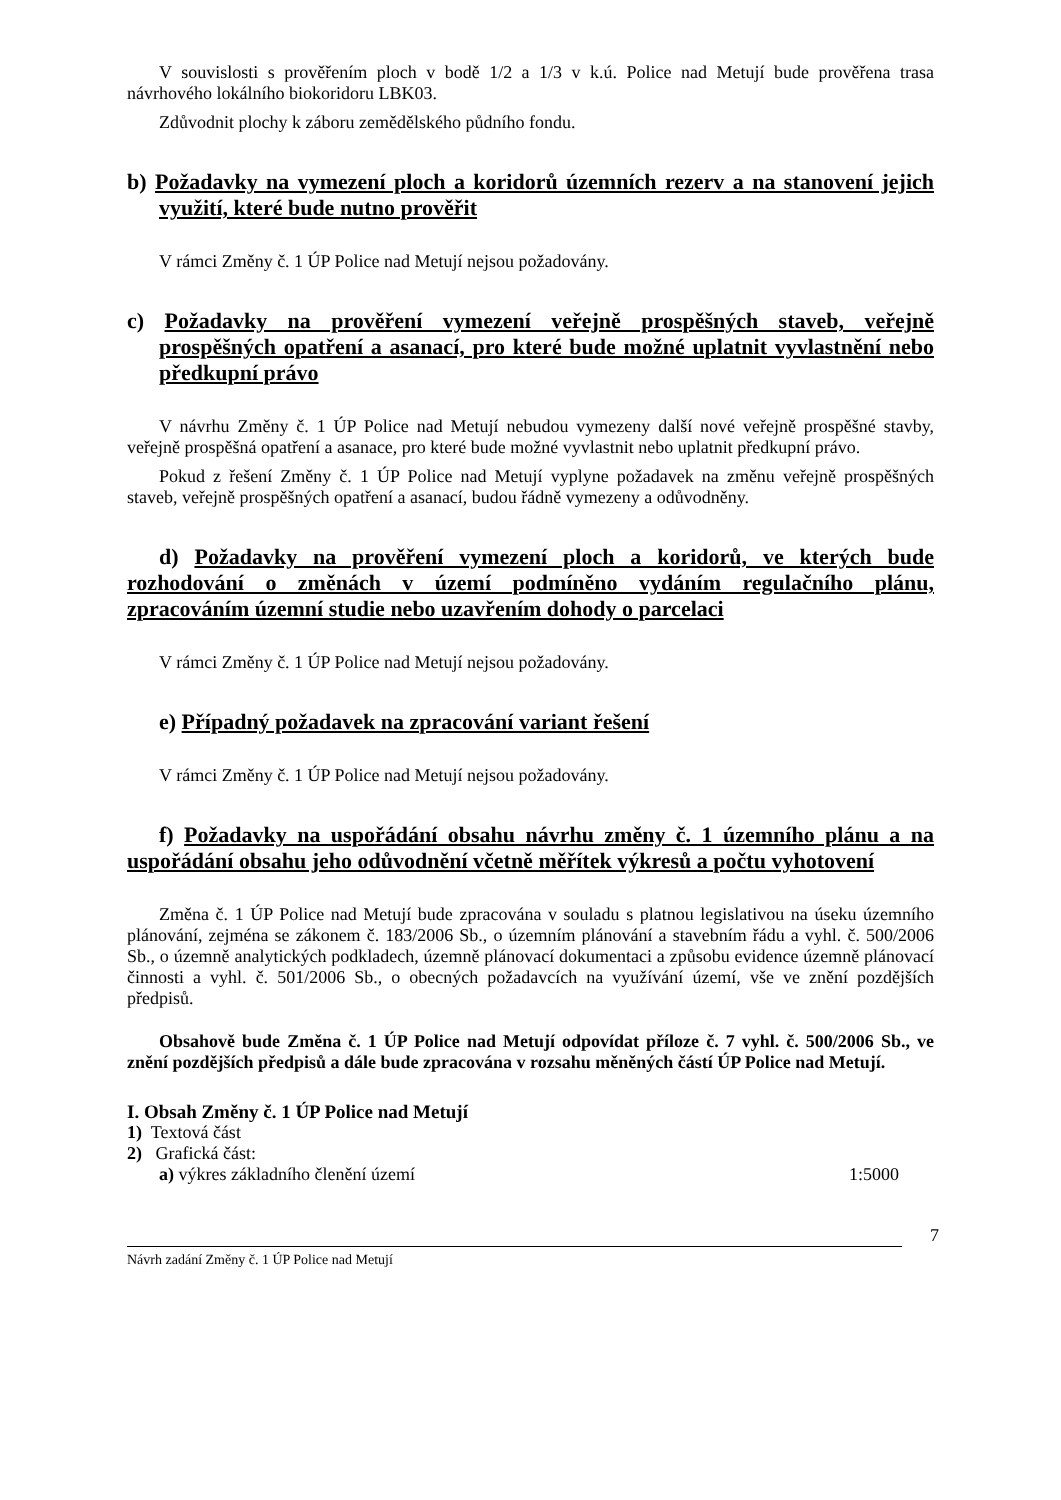V souvislosti s prověřením ploch v bodě 1/2 a 1/3 v k.ú. Police nad Metují bude prověřena trasa návrhového lokálního biokoridoru LBK03.
Zdůvodnit plochy k záboru zemědělského půdního fondu.
b) Požadavky na vymezení ploch a koridorů územních rezerv a na stanovení jejich využití, které bude nutno prověřit
V rámci Změny č. 1 ÚP Police nad Metují nejsou požadovány.
c) Požadavky na prověření vymezení veřejně prospěšných staveb, veřejně prospěšných opatření a asanací, pro které bude možné uplatnit vyvlastnění nebo předkupní právo
V návrhu Změny č. 1 ÚP Police nad Metují nebudou vymezeny další nové veřejně prospěšné stavby, veřejně prospěšná opatření a asanace, pro které bude možné vyvlastnit nebo uplatnit předkupní právo.
Pokud z řešení Změny č. 1 ÚP Police nad Metují vyplyne požadavek na změnu veřejně prospěšných staveb, veřejně prospěšných opatření a asanací, budou řádně vymezeny a odůvodněny.
d) Požadavky na prověření vymezení ploch a koridorů, ve kterých bude rozhodování o změnách v území podmíněno vydáním regulačního plánu, zpracováním územní studie nebo uzavřením dohody o parcelaci
V rámci Změny č. 1 ÚP Police nad Metují nejsou požadovány.
e) Případný požadavek na zpracování variant řešení
V rámci Změny č. 1 ÚP Police nad Metují nejsou požadovány.
f) Požadavky na uspořádání obsahu návrhu změny č. 1 územního plánu a na uspořádání obsahu jeho odůvodnění včetně měřítek výkresů a počtu vyhotovení
Změna č. 1 ÚP Police nad Metují bude zpracována v souladu s platnou legislativou na úseku územního plánování, zejména se zákonem č. 183/2006 Sb., o územním plánování a stavebním řádu a vyhl. č. 500/2006 Sb., o územně analytických podkladech, územně plánovací dokumentaci a způsobu evidence územně plánovací činnosti a vyhl. č. 501/2006 Sb., o obecných požadavcích na využívání území, vše ve znění pozdějších předpisů.
Obsahově bude Změna č. 1 ÚP Police nad Metují odpovídat příloze č. 7 vyhl. č. 500/2006 Sb., ve znění pozdějších předpisů a dále bude zpracována v rozsahu měněných částí ÚP Police nad Metují.
I. Obsah Změny č. 1 ÚP Police nad Metují
1) Textová část
2) Grafická část:
a) výkres základního členění území 1:5000
7
Návrh zadání Změny č. 1 ÚP Police nad Metují